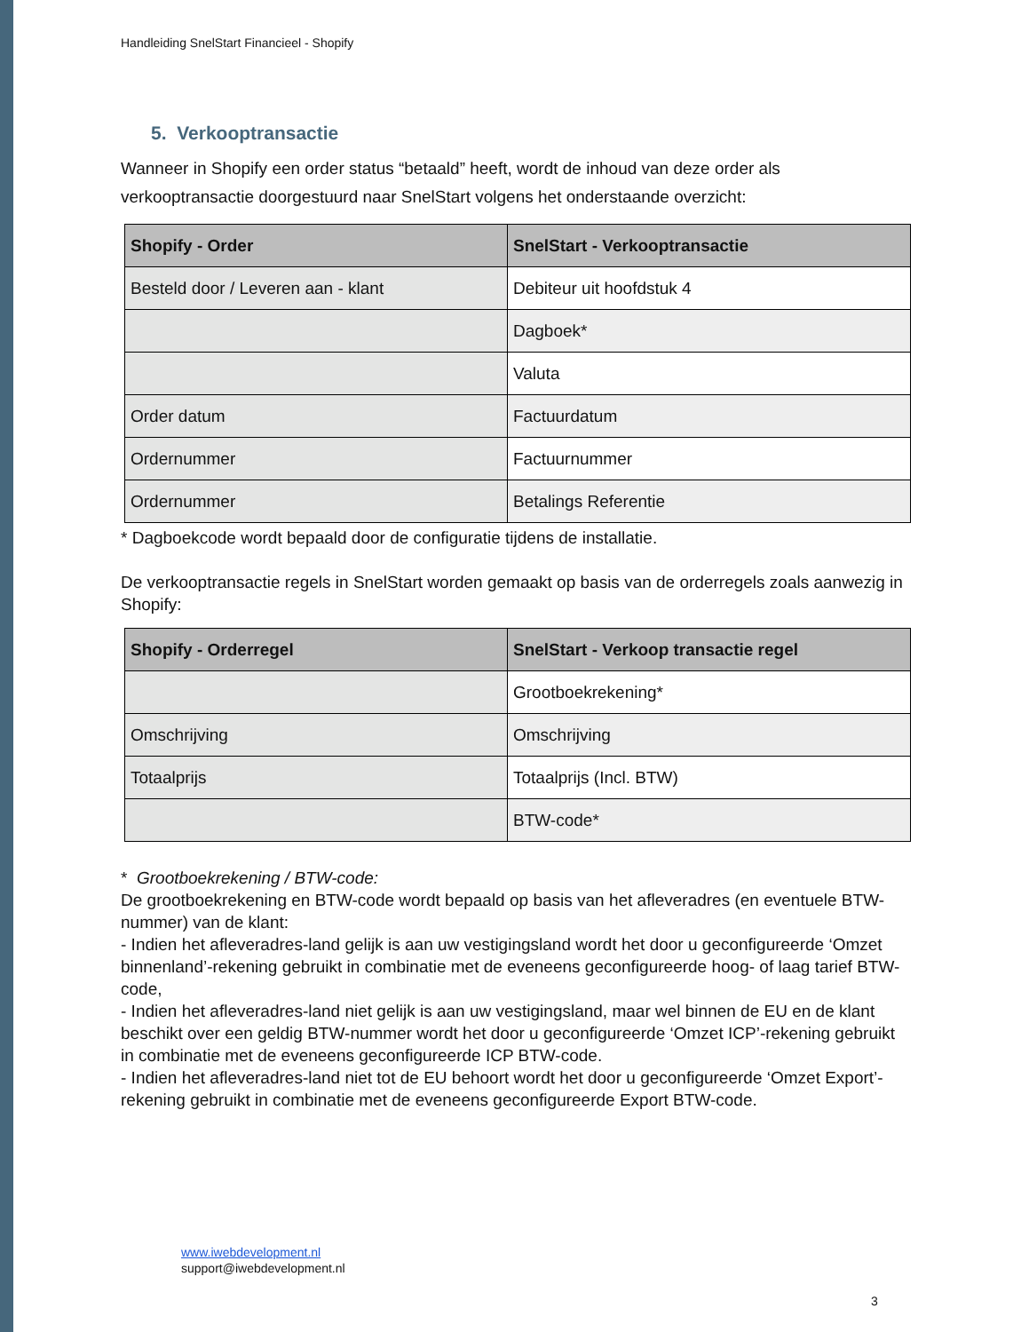Handleiding SnelStart Financieel - Shopify
5. Verkooptransactie
Wanneer in Shopify een order status “betaald” heeft, wordt de inhoud van deze order als verkooptransactie doorgestuurd naar SnelStart volgens het onderstaande overzicht:
| Shopify - Order | SnelStart - Verkooptransactie |
| --- | --- |
| Besteld door / Leveren aan - klant | Debiteur uit hoofdstuk 4 |
| | Dagboek* |
| | Valuta |
| Order datum | Factuurdatum |
| Ordernummer | Factuurnummer |
| Ordernummer | Betalings Referentie |
* Dagboekcode wordt bepaald door de configuratie tijdens de installatie.
De verkooptransactie regels in SnelStart worden gemaakt op basis van de orderregels zoals aanwezig in Shopify:
| Shopify - Orderregel | SnelStart - Verkoop transactie regel |
| --- | --- |
| | Grootboekrekening* |
| Omschrijving | Omschrijving |
| Totaalprijs | Totaalprijs (Incl. BTW) |
| | BTW-code* |
* Grootboekrekening / BTW-code:
De grootboekrekening en BTW-code wordt bepaald op basis van het afleveradres (en eventuele BTW-nummer) van de klant:
- Indien het afleveradres-land gelijk is aan uw vestigingsland wordt het door u geconfigureerde ‘Omzet binnenland’-rekening gebruikt in combinatie met de eveneens geconfigureerde hoog- of laag tarief BTW-code,
- Indien het afleveradres-land niet gelijk is aan uw vestigingsland, maar wel binnen de EU en de klant beschikt over een geldig BTW-nummer wordt het door u geconfigureerde ‘Omzet ICP’-rekening gebruikt in combinatie met de eveneens geconfigureerde ICP BTW-code.
- Indien het afleveradres-land niet tot de EU behoort wordt het door u geconfigureerde ‘Omzet Export’-rekening gebruikt in combinatie met de eveneens geconfigureerde Export BTW-code.
www.iwebdevelopment.nl
support@iwebdevelopment.nl
3